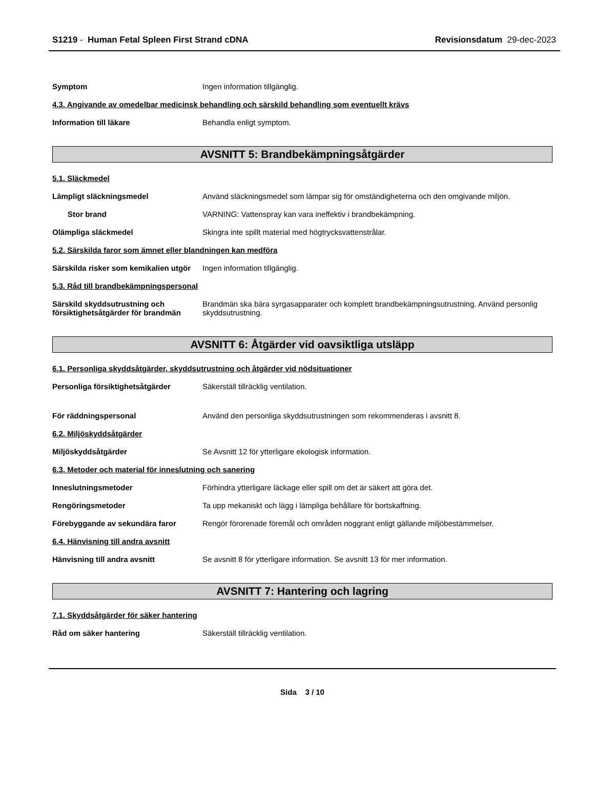S1219 - Human Fetal Spleen First Strand cDNA
Revisionsdatum 29-dec-2023
Symptom Ingen information tillgänglig.
4.3. Angivande av omedelbar medicinsk behandling och särskild behandling som eventuellt krävs
Information till läkare Behandla enligt symptom.
AVSNITT 5: Brandbekämpningsåtgärder
5.1. Släckmedel
Lämpligt släckningsmedel Använd släckningsmedel som lämpar sig för omständigheterna och den omgivande miljön.
Stor brand VARNING: Vattenspray kan vara ineffektiv i brandbekämpning.
Olämpliga släckmedel Skingra inte spillt material med högtrycksvattenstrålar.
5.2. Särskilda faror som ämnet eller blandningen kan medföra
Särskilda risker som kemikalien utgör
Ingen information tillgänglig.
5.3. Råd till brandbekämpningspersonal
Särskild skyddsutrustning och försiktighetsåtgärder för brandmän
Brandmän ska bära syrgasapparater och komplett brandbekämpningsutrustning. Använd personlig skyddsutrustning.
AVSNITT 6: Åtgärder vid oavsiktliga utsläpp
6.1. Personliga skyddsåtgärder, skyddsutrustning och åtgärder vid nödsituationer
Personliga försiktighetsåtgärder Säkerställ tillräcklig ventilation.
För räddningspersonal Använd den personliga skyddsutrustningen som rekommenderas i avsnitt 8.
6.2. Miljöskyddsåtgärder
Miljöskyddsåtgärder Se Avsnitt 12 för ytterligare ekologisk information.
6.3. Metoder och material för inneslutning och sanering
Inneslutningsmetoder Förhindra ytterligare läckage eller spill om det är säkert att göra det.
Rengöringsmetoder Ta upp mekaniskt och lägg i lämpliga behållare för bortskaffning.
Förebyggande av sekundära faror Rengör förorenade föremål och områden noggrant enligt gällande miljöbestämmelser.
6.4. Hänvisning till andra avsnitt
Hänvisning till andra avsnitt Se avsnitt 8 för ytterligare information. Se avsnitt 13 för mer information.
AVSNITT 7: Hantering och lagring
7.1. Skyddsåtgärder för säker hantering
Råd om säker hantering Säkerställ tillräcklig ventilation.
Sida 3 / 10